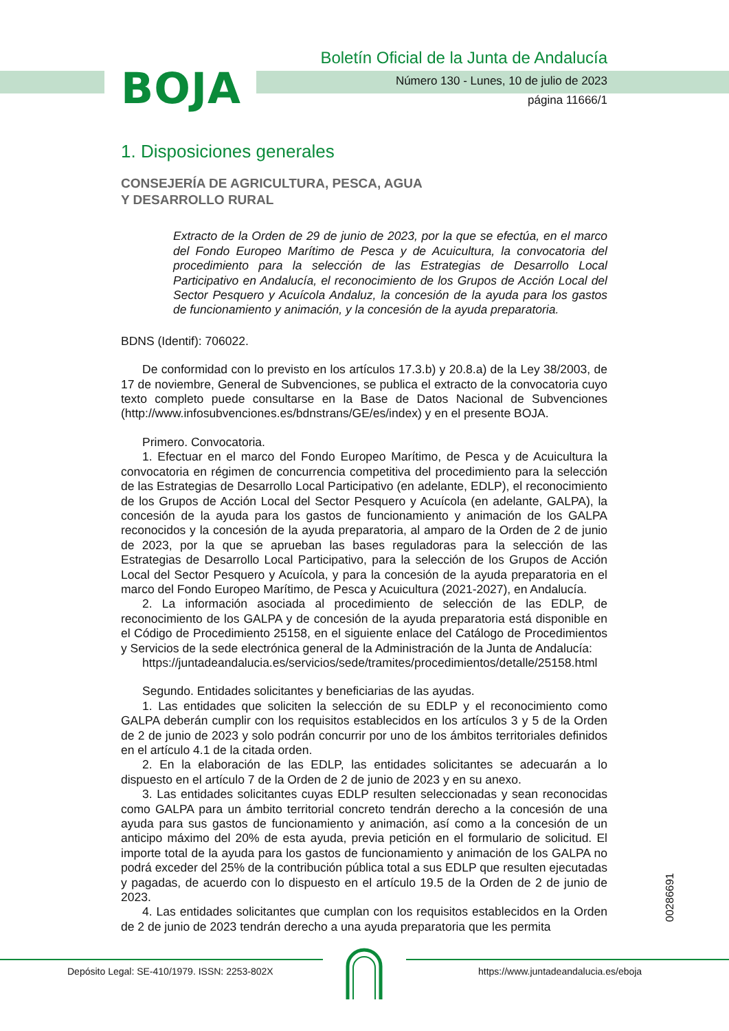BOJA
Boletín Oficial de la Junta de Andalucía
Número 130 - Lunes, 10 de julio de 2023
página 11666/1
1. Disposiciones generales
CONSEJERÍA DE AGRICULTURA, PESCA, AGUA
Y DESARROLLO RURAL
Extracto de la Orden de 29 de junio de 2023, por la que se efectúa, en el marco del Fondo Europeo Marítimo de Pesca y de Acuicultura, la convocatoria del procedimiento para la selección de las Estrategias de Desarrollo Local Participativo en Andalucía, el reconocimiento de los Grupos de Acción Local del Sector Pesquero y Acuícola Andaluz, la concesión de la ayuda para los gastos de funcionamiento y animación, y la concesión de la ayuda preparatoria.
BDNS (Identif): 706022.
De conformidad con lo previsto en los artículos 17.3.b) y 20.8.a) de la Ley 38/2003, de 17 de noviembre, General de Subvenciones, se publica el extracto de la convocatoria cuyo texto completo puede consultarse en la Base de Datos Nacional de Subvenciones (http://www.infosubvenciones.es/bdnstrans/GE/es/index) y en el presente BOJA.
Primero. Convocatoria.
1. Efectuar en el marco del Fondo Europeo Marítimo, de Pesca y de Acuicultura la convocatoria en régimen de concurrencia competitiva del procedimiento para la selección de las Estrategias de Desarrollo Local Participativo (en adelante, EDLP), el reconocimiento de los Grupos de Acción Local del Sector Pesquero y Acuícola (en adelante, GALPA), la concesión de la ayuda para los gastos de funcionamiento y animación de los GALPA reconocidos y la concesión de la ayuda preparatoria, al amparo de la Orden de 2 de junio de 2023, por la que se aprueban las bases reguladoras para la selección de las Estrategias de Desarrollo Local Participativo, para la selección de los Grupos de Acción Local del Sector Pesquero y Acuícola, y para la concesión de la ayuda preparatoria en el marco del Fondo Europeo Marítimo, de Pesca y Acuicultura (2021-2027), en Andalucía.
2. La información asociada al procedimiento de selección de las EDLP, de reconocimiento de los GALPA y de concesión de la ayuda preparatoria está disponible en el Código de Procedimiento 25158, en el siguiente enlace del Catálogo de Procedimientos y Servicios de la sede electrónica general de la Administración de la Junta de Andalucía:
https://juntadeandalucia.es/servicios/sede/tramites/procedimientos/detalle/25158.html
Segundo. Entidades solicitantes y beneficiarias de las ayudas.
1. Las entidades que soliciten la selección de su EDLP y el reconocimiento como GALPA deberán cumplir con los requisitos establecidos en los artículos 3 y 5 de la Orden de 2 de junio de 2023 y solo podrán concurrir por uno de los ámbitos territoriales definidos en el artículo 4.1 de la citada orden.
2. En la elaboración de las EDLP, las entidades solicitantes se adecuarán a lo dispuesto en el artículo 7 de la Orden de 2 de junio de 2023 y en su anexo.
3. Las entidades solicitantes cuyas EDLP resulten seleccionadas y sean reconocidas como GALPA para un ámbito territorial concreto tendrán derecho a la concesión de una ayuda para sus gastos de funcionamiento y animación, así como a la concesión de un anticipo máximo del 20% de esta ayuda, previa petición en el formulario de solicitud. El importe total de la ayuda para los gastos de funcionamiento y animación de los GALPA no podrá exceder del 25% de la contribución pública total a sus EDLP que resulten ejecutadas y pagadas, de acuerdo con lo dispuesto en el artículo 19.5 de la Orden de 2 de junio de 2023.
4. Las entidades solicitantes que cumplan con los requisitos establecidos en la Orden de 2 de junio de 2023 tendrán derecho a una ayuda preparatoria que les permita
00286691
Depósito Legal: SE-410/1979. ISSN: 2253-802X
https://www.juntadeandalucia.es/eboja